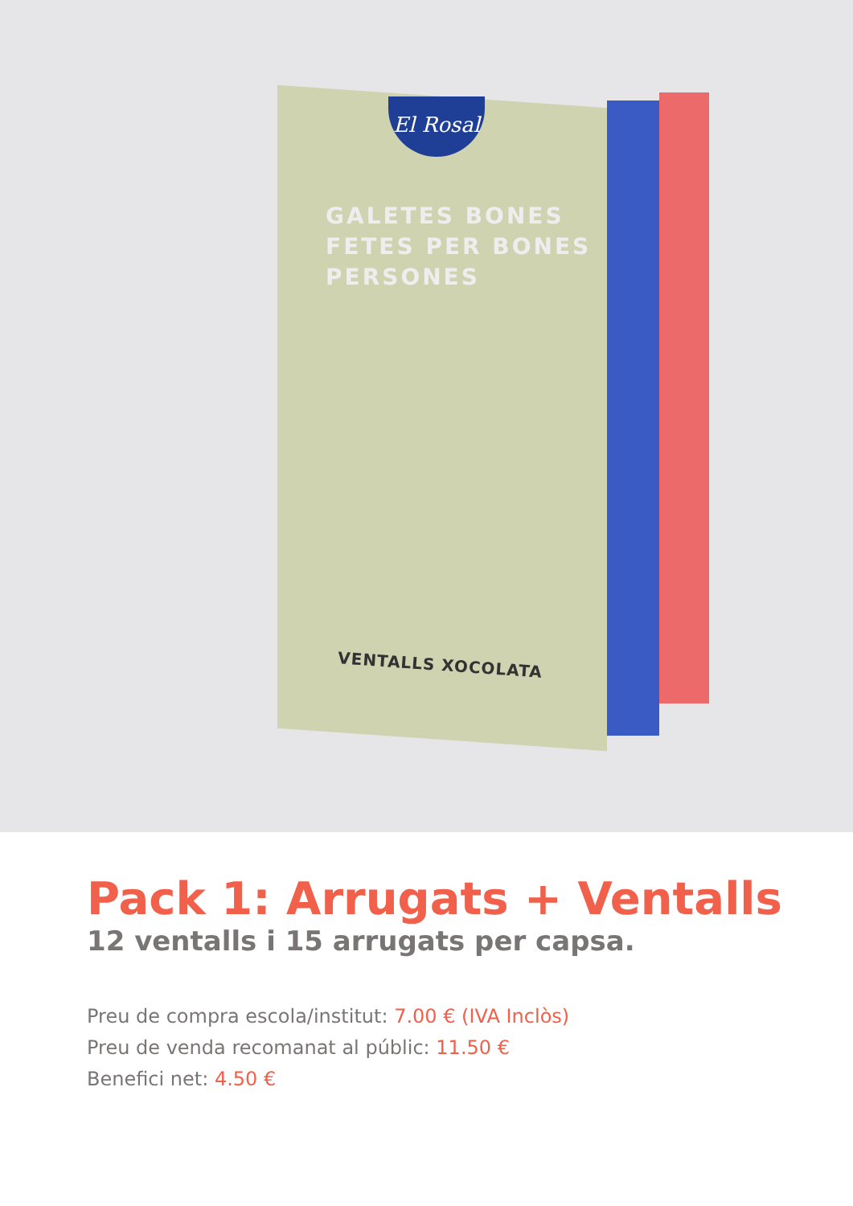El Rosal
GALETES BONES
FETES PER BONES
PERSONES
VENTALLS XOCOLATA
Pack 1: Arrugats + Ventalls
12 ventalls i 15 arrugats per capsa.
Preu de compra escola/institut: 7.00 € (IVA Inclòs)
Preu de venda recomanat al públic: 11.50 €
Benefici net: 4.50 €